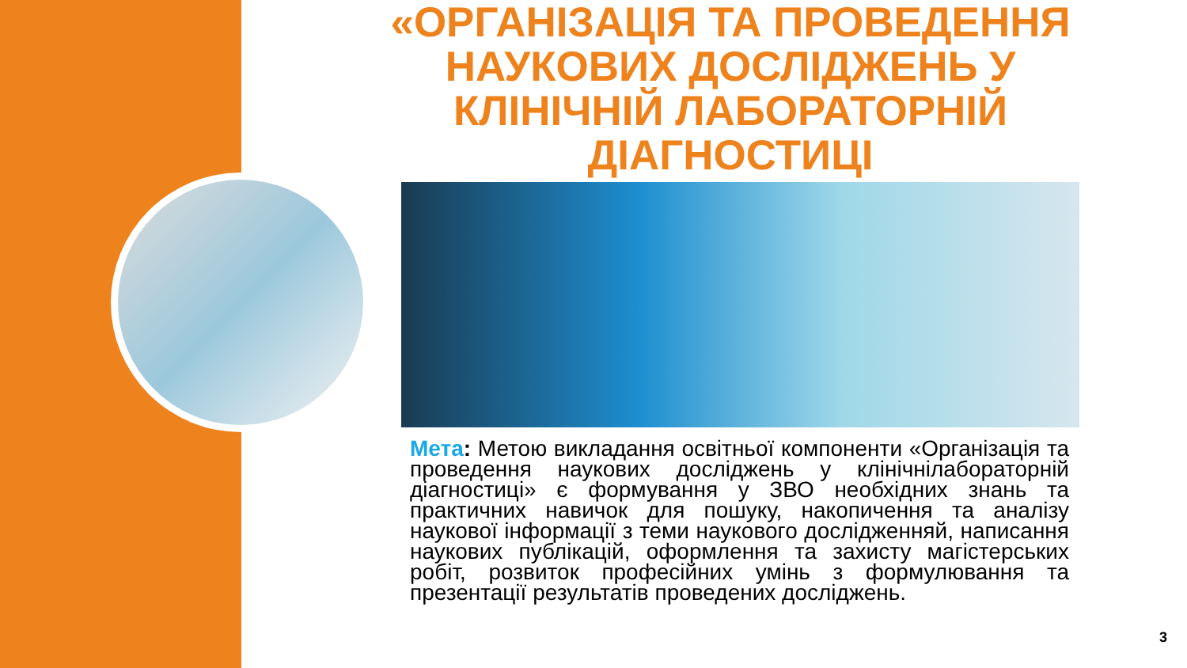«ОРГАНІЗАЦІЯ ТА ПРОВЕДЕННЯ НАУКОВИХ ДОСЛІДЖЕНЬ У КЛІНІЧНІЙ ЛАБОРАТОРНІЙ ДІАГНОСТИЦІ
Мета: Метою викладання освітньої компоненти «Організація та проведення наукових досліджень у клінічнілабораторній діагностиці» є формування у ЗВО необхідних знань та практичних навичок для пошуку, накопичення та аналізу наукової інформації з теми наукового дослідженняй, написання наукових публікацій, оформлення та захисту магістерських робіт, розвиток професійних умінь з формулювання та презентації результатів проведених досліджень.
3